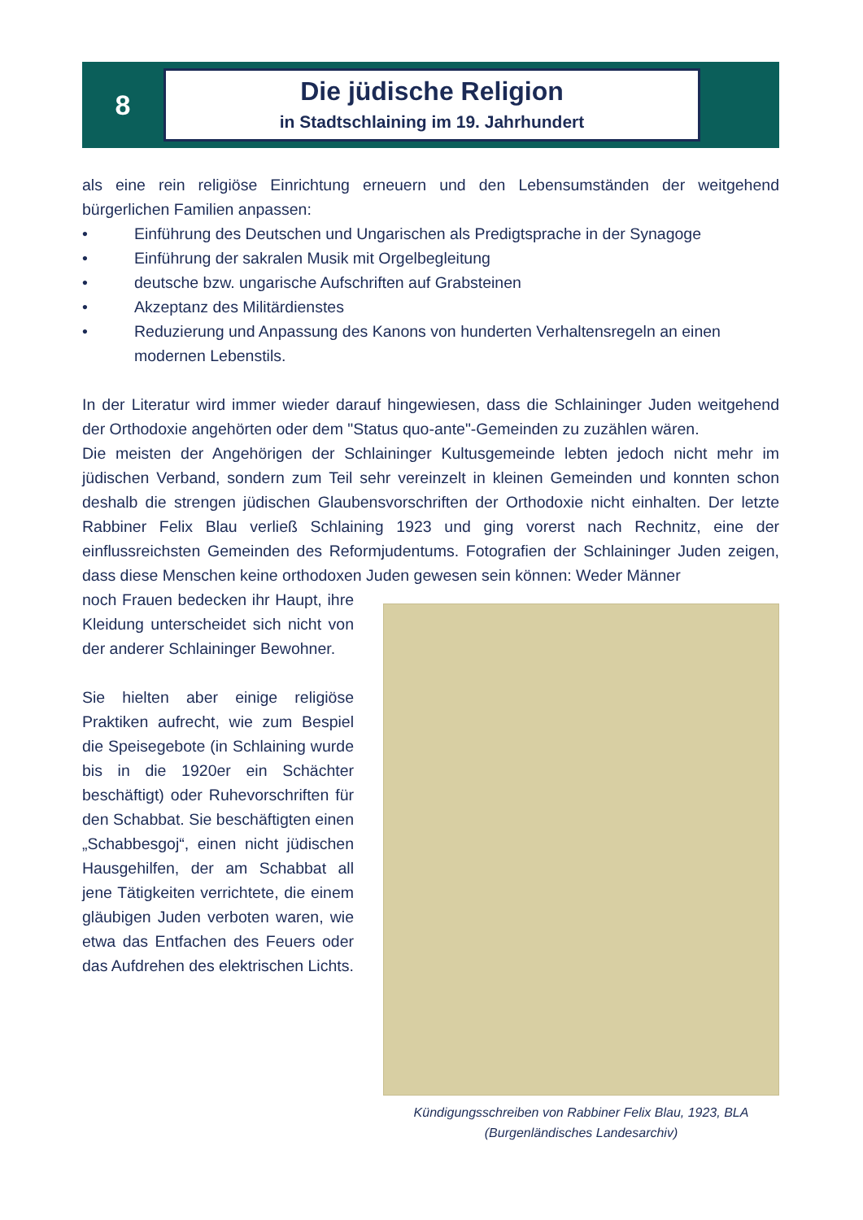8
Die jüdische Religion
in Stadtschlaining im 19. Jahrhundert
als eine rein religiöse Einrichtung erneuern und den Lebensumständen der weitgehend bürgerlichen Familien anpassen:
• Einführung des Deutschen und Ungarischen als Predigtsprache in der Synagoge
• Einführung der sakralen Musik mit Orgelbegleitung
• deutsche bzw. ungarische Aufschriften auf Grabsteinen
• Akzeptanz des Militärdienstes
• Reduzierung und Anpassung des Kanons von hunderten Verhaltensregeln an einen modernen Lebenstils.
In der Literatur wird immer wieder darauf hingewiesen, dass die Schlaininger Juden weitgehend der Orthodoxie angehörten oder dem "Status quo-ante"-Gemeinden zu zuzählen wären.
Die meisten der Angehörigen der Schlaininger Kultusgemeinde lebten jedoch nicht mehr im jüdischen Verband, sondern zum Teil sehr vereinzelt in kleinen Gemeinden und konnten schon deshalb die strengen jüdischen Glaubensvorschriften der Orthodoxie nicht einhalten. Der letzte Rabbiner Felix Blau verließ Schlaining 1923 und ging vorerst nach Rechnitz, eine der einflussreichsten Gemeinden des Reformjudentums. Fotografien der Schlaininger Juden zeigen, dass diese Menschen keine orthodoxen Juden gewesen sein können: Weder Männer
noch Frauen bedecken ihr Haupt, ihre Kleidung unterscheidet sich nicht von der anderer Schlaininger Bewohner.
Sie hielten aber einige religiöse Praktiken aufrecht, wie zum Bespiel die Speisegebote (in Schlaining wurde bis in die 1920er ein Schächter beschäftigt) oder Ruhevorschriften für den Schabbat. Sie beschäftigten einen „Schabbesgoj“, einen nicht jüdischen Hausgehilfen, der am Schabbat all jene Tätigkeiten verrichtete, die einem gläubigen Juden verboten waren, wie etwa das Entfachen des Feuers oder das Aufdrehen des elektrischen Lichts.
Kündigungsschreiben von Rabbiner Felix Blau, 1923, BLA
(Burgenländisches Landesarchiv)